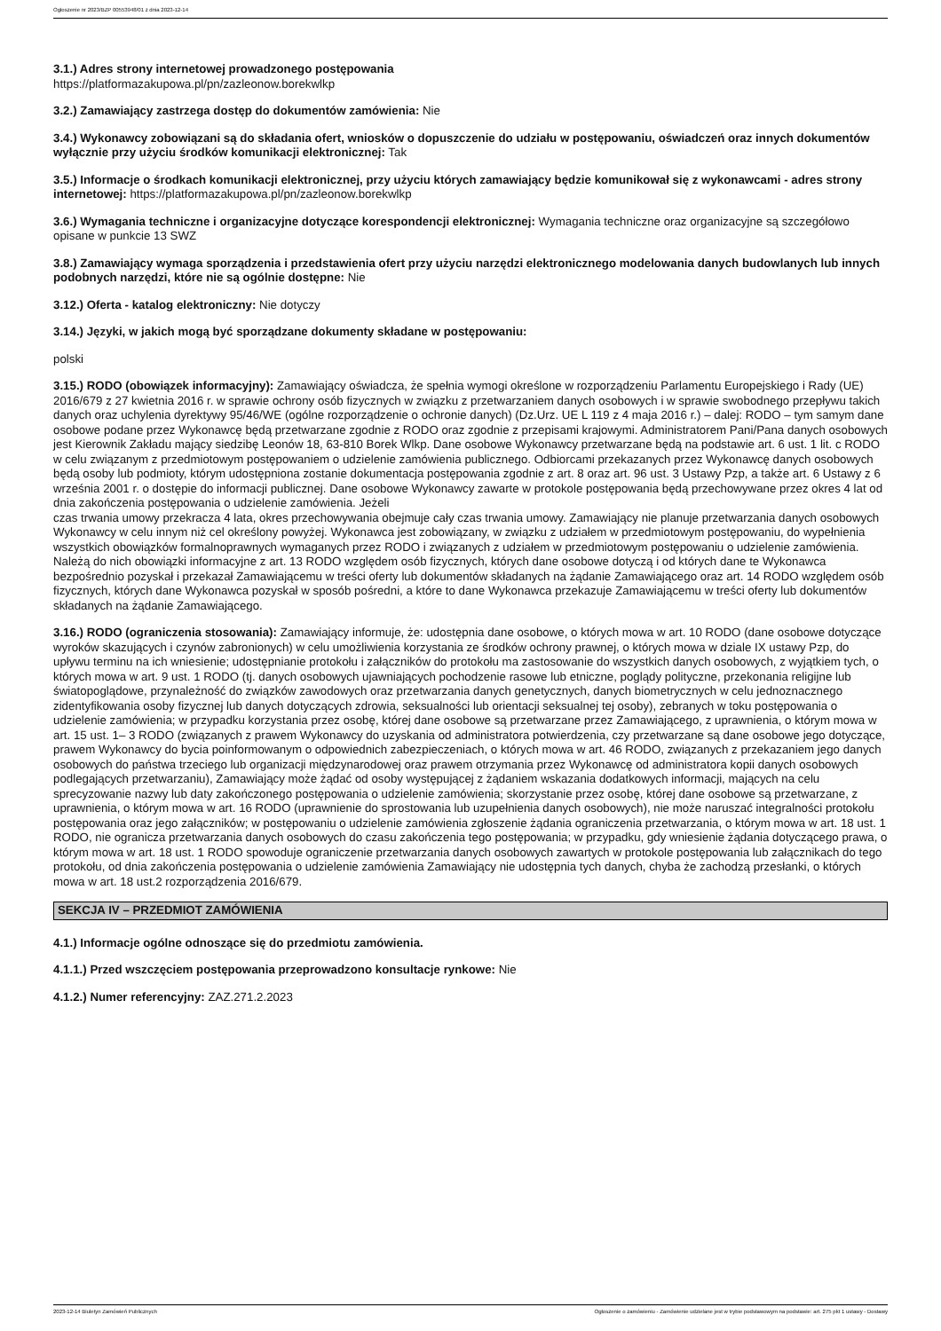Ogłoszenie nr 2023/BZP 00553948/01 z dnia 2023-12-14
3.1.) Adres strony internetowej prowadzonego postępowania
https://platformazakupowa.pl/pn/zazleonow.borekwlkp
3.2.) Zamawiający zastrzega dostęp do dokumentów zamówienia: Nie
3.4.) Wykonawcy zobowiązani są do składania ofert, wniosków o dopuszczenie do udziału w postępowaniu, oświadczeń oraz innych dokumentów wyłącznie przy użyciu środków komunikacji elektronicznej: Tak
3.5.) Informacje o środkach komunikacji elektronicznej, przy użyciu których zamawiający będzie komunikował się z wykonawcami - adres strony internetowej: https://platformazakupowa.pl/pn/zazleonow.borekwlkp
3.6.) Wymagania techniczne i organizacyjne dotyczące korespondencji elektronicznej: Wymagania techniczne oraz organizacyjne są szczegółowo opisane w punkcie 13 SWZ
3.8.) Zamawiający wymaga sporządzenia i przedstawienia ofert przy użyciu narzędzi elektronicznego modelowania danych budowlanych lub innych podobnych narzędzi, które nie są ogólnie dostępne: Nie
3.12.) Oferta - katalog elektroniczny: Nie dotyczy
3.14.) Języki, w jakich mogą być sporządzane dokumenty składane w postępowaniu:
polski
3.15.) RODO (obowiązek informacyjny): Zamawiający oświadcza, że spełnia wymogi określone w rozporządzeniu Parlamentu Europejskiego i Rady (UE) 2016/679 z 27 kwietnia 2016 r. w sprawie ochrony osób fizycznych w związku z przetwarzaniem danych osobowych i w sprawie swobodnego przepływu takich danych oraz uchylenia dyrektywy 95/46/WE (ogólne rozporządzenie o ochronie danych) (Dz.Urz. UE L 119 z 4 maja 2016 r.) – dalej: RODO – tym samym dane osobowe podane przez Wykonawcę będą przetwarzane zgodnie z RODO oraz zgodnie z przepisami krajowymi. Administratorem Pani/Pana danych osobowych jest Kierownik Zakładu mający siedzibę Leonów 18, 63-810 Borek Wlkp. Dane osobowe Wykonawcy przetwarzane będą na podstawie art. 6 ust. 1 lit. c RODO w celu związanym z przedmiotowym postępowaniem o udzielenie zamówienia publicznego. Odbiorcami przekazanych przez Wykonawcę danych osobowych będą osoby lub podmioty, którym udostępniona zostanie dokumentacja postępowania zgodnie z art. 8 oraz art. 96 ust. 3 Ustawy Pzp, a także art. 6 Ustawy z 6 września 2001 r. o dostępie do informacji publicznej. Dane osobowe Wykonawcy zawarte w protokole postępowania będą przechowywane przez okres 4 lat od dnia zakończenia postępowania o udzielenie zamówienia. Jeżeli
czas trwania umowy przekracza 4 lata, okres przechowywania obejmuje cały czas trwania umowy. Zamawiający nie planuje przetwarzania danych osobowych Wykonawcy w celu innym niż cel określony powyżej. Wykonawca jest zobowiązany, w związku z udziałem w przedmiotowym postępowaniu, do wypełnienia wszystkich obowiązków formalnoprawnych wymaganych przez RODO i związanych z udziałem w przedmiotowym postępowaniu o udzielenie zamówienia. Należą do nich obowiązki informacyjne z art. 13 RODO względem osób fizycznych, których dane osobowe dotyczą i od których dane te Wykonawca bezpośrednio pozyskał i przekazał Zamawiającemu w treści oferty lub dokumentów składanych na żądanie Zamawiającego oraz art. 14 RODO względem osób fizycznych, których dane Wykonawca pozyskał w sposób pośredni, a które to dane Wykonawca przekazuje Zamawiającemu w treści oferty lub dokumentów składanych na żądanie Zamawiającego.
3.16.) RODO (ograniczenia stosowania): Zamawiający informuje, że: udostępnia dane osobowe, o których mowa w art. 10 RODO (dane osobowe dotyczące wyroków skazujących i czynów zabronionych) w celu umożliwienia korzystania ze środków ochrony prawnej, o których mowa w dziale IX ustawy Pzp, do upływu terminu na ich wniesienie; udostępnianie protokołu i załączników do protokołu ma zastosowanie do wszystkich danych osobowych, z wyjątkiem tych, o których mowa w art. 9 ust. 1 RODO (tj. danych osobowych ujawniających pochodzenie rasowe lub etniczne, poglądy polityczne, przekonania religijne lub światopoglądowe, przynależność do związków zawodowych oraz przetwarzania danych genetycznych, danych biometrycznych w celu jednoznacznego zidentyfikowania osoby fizycznej lub danych dotyczących zdrowia, seksualności lub orientacji seksualnej tej osoby), zebranych w toku postępowania o udzielenie zamówienia; w przypadku korzystania przez osobę, której dane osobowe są przetwarzane przez Zamawiającego, z uprawnienia, o którym mowa w art. 15 ust. 1– 3 RODO (związanych z prawem Wykonawcy do uzyskania od administratora potwierdzenia, czy przetwarzane są dane osobowe jego dotyczące, prawem Wykonawcy do bycia poinformowanym o odpowiednich zabezpieczeniach, o których mowa w art. 46 RODO, związanych z przekazaniem jego danych osobowych do państwa trzeciego lub organizacji międzynarodowej oraz prawem otrzymania przez Wykonawcę od administratora kopii danych osobowych podlegających przetwarzaniu), Zamawiający może żądać od osoby występującej z żądaniem wskazania dodatkowych informacji, mających na celu sprecyzowanie nazwy lub daty zakończonego postępowania o udzielenie zamówienia; skorzystanie przez osobę, której dane osobowe są przetwarzane, z uprawnienia, o którym mowa w art. 16 RODO (uprawnienie do sprostowania lub uzupełnienia danych osobowych), nie może naruszać integralności protokołu postępowania oraz jego załączników; w postępowaniu o udzielenie zamówienia zgłoszenie żądania ograniczenia przetwarzania, o którym mowa w art. 18 ust. 1 RODO, nie ogranicza przetwarzania danych osobowych do czasu zakończenia tego postępowania; w przypadku, gdy wniesienie żądania dotyczącego prawa, o którym mowa w art. 18 ust. 1 RODO spowoduje ograniczenie przetwarzania danych osobowych zawartych w protokole postępowania lub załącznikach do tego protokołu, od dnia zakończenia postępowania o udzielenie zamówienia Zamawiający nie udostępnia tych danych, chyba że zachodzą przesłanki, o których mowa w art. 18 ust.2 rozporządzenia 2016/679.
SEKCJA IV – PRZEDMIOT ZAMÓWIENIA
4.1.) Informacje ogólne odnoszące się do przedmiotu zamówienia.
4.1.1.) Przed wszczęciem postępowania przeprowadzono konsultacje rynkowe: Nie
4.1.2.) Numer referencyjny: ZAZ.271.2.2023
2023-12-14 Biuletyn Zamówień Publicznych Ogłoszenie o zamówieniu - Zamówienie udzielane jest w trybie podstawowym na podstawie: art. 275 pkt 1 ustawy - Dostawy